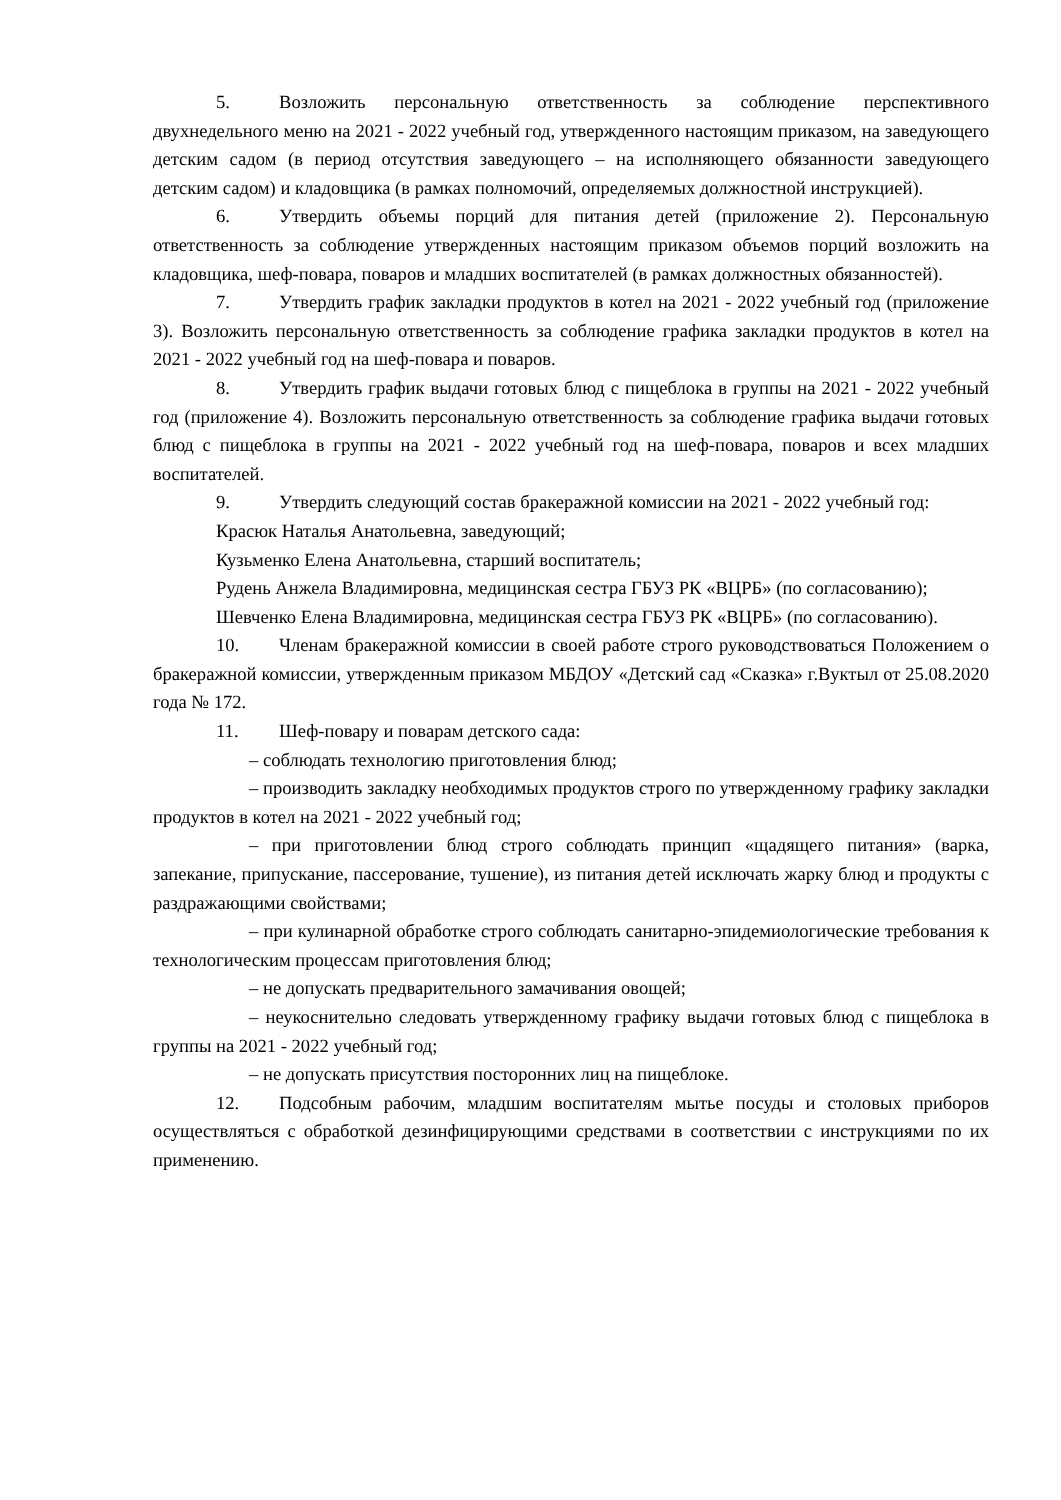5. Возложить персональную ответственность за соблюдение перспективного двухнедельного меню на 2021 - 2022 учебный год, утвержденного настоящим приказом, на заведующего детским садом (в период отсутствия заведующего – на исполняющего обязанности заведующего детским садом) и кладовщика (в рамках полномочий, определяемых должностной инструкцией).
6. Утвердить объемы порций для питания детей (приложение 2). Персональную ответственность за соблюдение утвержденных настоящим приказом объемов порций возложить на кладовщика, шеф-повара, поваров и младших воспитателей (в рамках должностных обязанностей).
7. Утвердить график закладки продуктов в котел на 2021 - 2022 учебный год (приложение 3). Возложить персональную ответственность за соблюдение графика закладки продуктов в котел на 2021 - 2022 учебный год на шеф-повара и поваров.
8. Утвердить график выдачи готовых блюд с пищеблока в группы на 2021 - 2022 учебный год (приложение 4). Возложить персональную ответственность за соблюдение графика выдачи готовых блюд с пищеблока в группы на 2021 - 2022 учебный год на шеф-повара, поваров и всех младших воспитателей.
9. Утвердить следующий состав бракеражной комиссии на 2021 - 2022 учебный год:
Красюк Наталья Анатольевна, заведующий;
Кузьменко Елена Анатольевна, старший воспитатель;
Рудень Анжела Владимировна, медицинская сестра ГБУЗ РК «ВЦРБ» (по согласованию);
Шевченко Елена Владимировна, медицинская сестра ГБУЗ РК «ВЦРБ» (по согласованию).
10. Членам бракеражной комиссии в своей работе строго руководствоваться Положением о бракеражной комиссии, утвержденным приказом МБДОУ «Детский сад «Сказка» г.Вуктыл от 25.08.2020 года № 172.
11. Шеф-повару и поварам детского сада:
– соблюдать технологию приготовления блюд;
– производить закладку необходимых продуктов строго по утвержденному графику закладки продуктов в котел на 2021 - 2022 учебный год;
– при приготовлении блюд строго соблюдать принцип «щадящего питания» (варка, запекание, припускание, пассерование, тушение), из питания детей исключать жарку блюд и продукты с раздражающими свойствами;
– при кулинарной обработке строго соблюдать санитарно-эпидемиологические требования к технологическим процессам приготовления блюд;
– не допускать предварительного замачивания овощей;
– неукоснительно следовать утвержденному графику выдачи готовых блюд с пищеблока в группы на 2021 - 2022 учебный год;
– не допускать присутствия посторонних лиц на пищеблоке.
12. Подсобным рабочим, младшим воспитателям мытье посуды и столовых приборов осуществляться с обработкой дезинфицирующими средствами в соответствии с инструкциями по их применению.